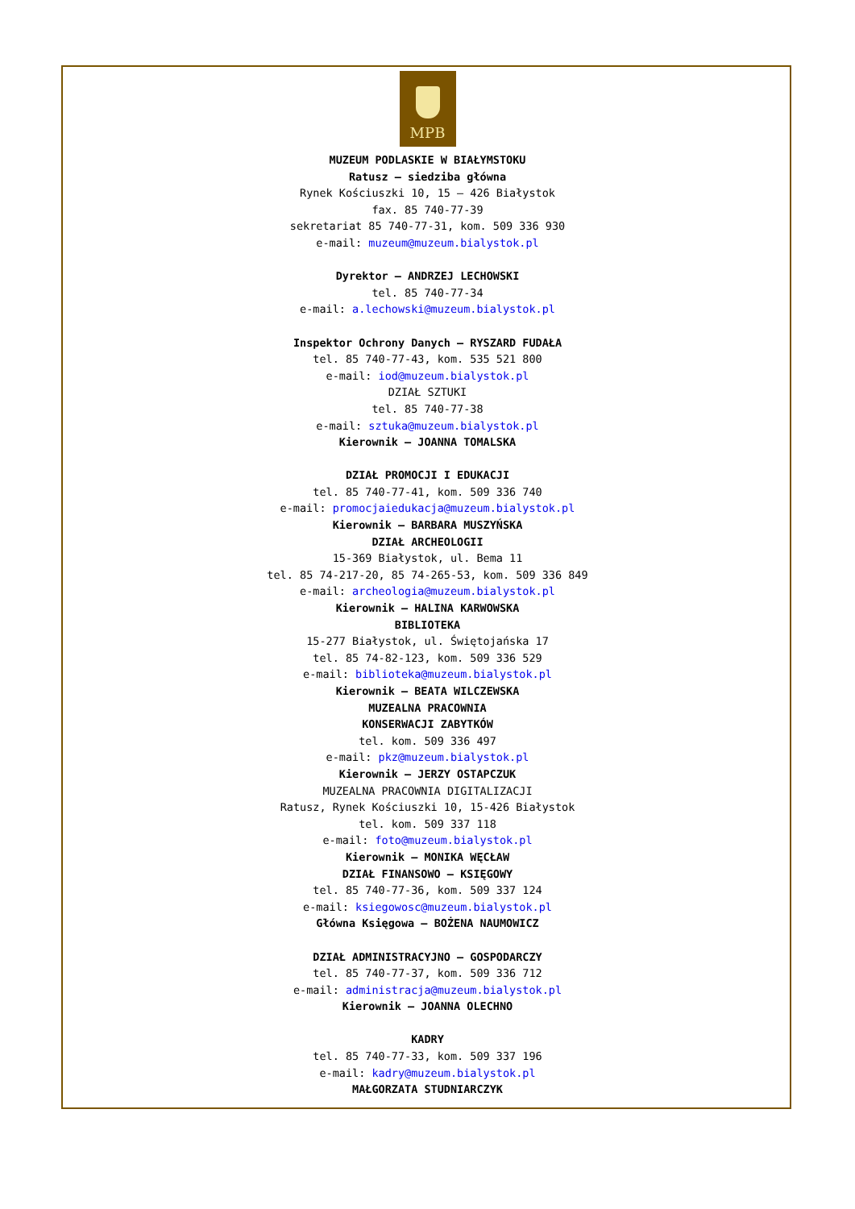MPB
MUZEUM PODLASKIE W BIAŁYMSTOKU
Ratusz – siedziba główna
Rynek Kościuszki 10, 15 – 426 Białystok
fax. 85 740-77-39
sekretariat 85 740-77-31, kom. 509 336 930
e-mail: muzeum@muzeum.bialystok.pl
Dyrektor – ANDRZEJ LECHOWSKI
tel. 85 740-77-34
e-mail: a.lechowski@muzeum.bialystok.pl
Inspektor Ochrony Danych – RYSZARD FUDAŁA
tel. 85 740-77-43, kom. 535 521 800
e-mail: iod@muzeum.bialystok.pl
DZIAŁ SZTUKI
tel. 85 740-77-38
e-mail: sztuka@muzeum.bialystok.pl
Kierownik – JOANNA TOMALSKA
DZIAŁ PROMOCJI I EDUKACJI
tel. 85 740-77-41, kom. 509 336 740
e-mail: promocjaiedukacja@muzeum.bialystok.pl
Kierownik – BARBARA MUSZYŃSKA
DZIAŁ ARCHEOLOGII
15-369 Białystok, ul. Bema 11
tel. 85 74-217-20, 85 74-265-53, kom. 509 336 849
e-mail: archeologia@muzeum.bialystok.pl
Kierownik – HALINA KARWOWSKA
BIBLIOTEKA
15-277 Białystok, ul. Świętojańska 17
tel. 85 74-82-123, kom. 509 336 529
e-mail: biblioteka@muzeum.bialystok.pl
Kierownik – BEATA WILCZEWSKA
MUZEALNA PRACOWNIA
KONSERWACJI ZABYTKÓW
tel. kom. 509 336 497
e-mail: pkz@muzeum.bialystok.pl
Kierownik – JERZY OSTAPCZUK
MUZEALNA PRACOWNIA DIGITALIZACJI
Ratusz, Rynek Kościuszki 10, 15-426 Białystok
tel. kom. 509 337 118
e-mail: foto@muzeum.bialystok.pl
Kierownik – MONIKA WĘCŁAW
DZIAŁ FINANSOWO – KSIĘGOWY
tel. 85 740-77-36, kom. 509 337 124
e-mail: ksiegowosc@muzeum.bialystok.pl
Główna Księgowa – BOŻENA NAUMOWICZ
DZIAŁ ADMINISTRACYJNO – GOSPODARCZY
tel. 85 740-77-37, kom. 509 336 712
e-mail: administracja@muzeum.bialystok.pl
Kierownik – JOANNA OLECHNO
KADRY
tel. 85 740-77-33, kom. 509 337 196
e-mail: kadry@muzeum.bialystok.pl
MAŁGORZATA STUDNIARCZYK